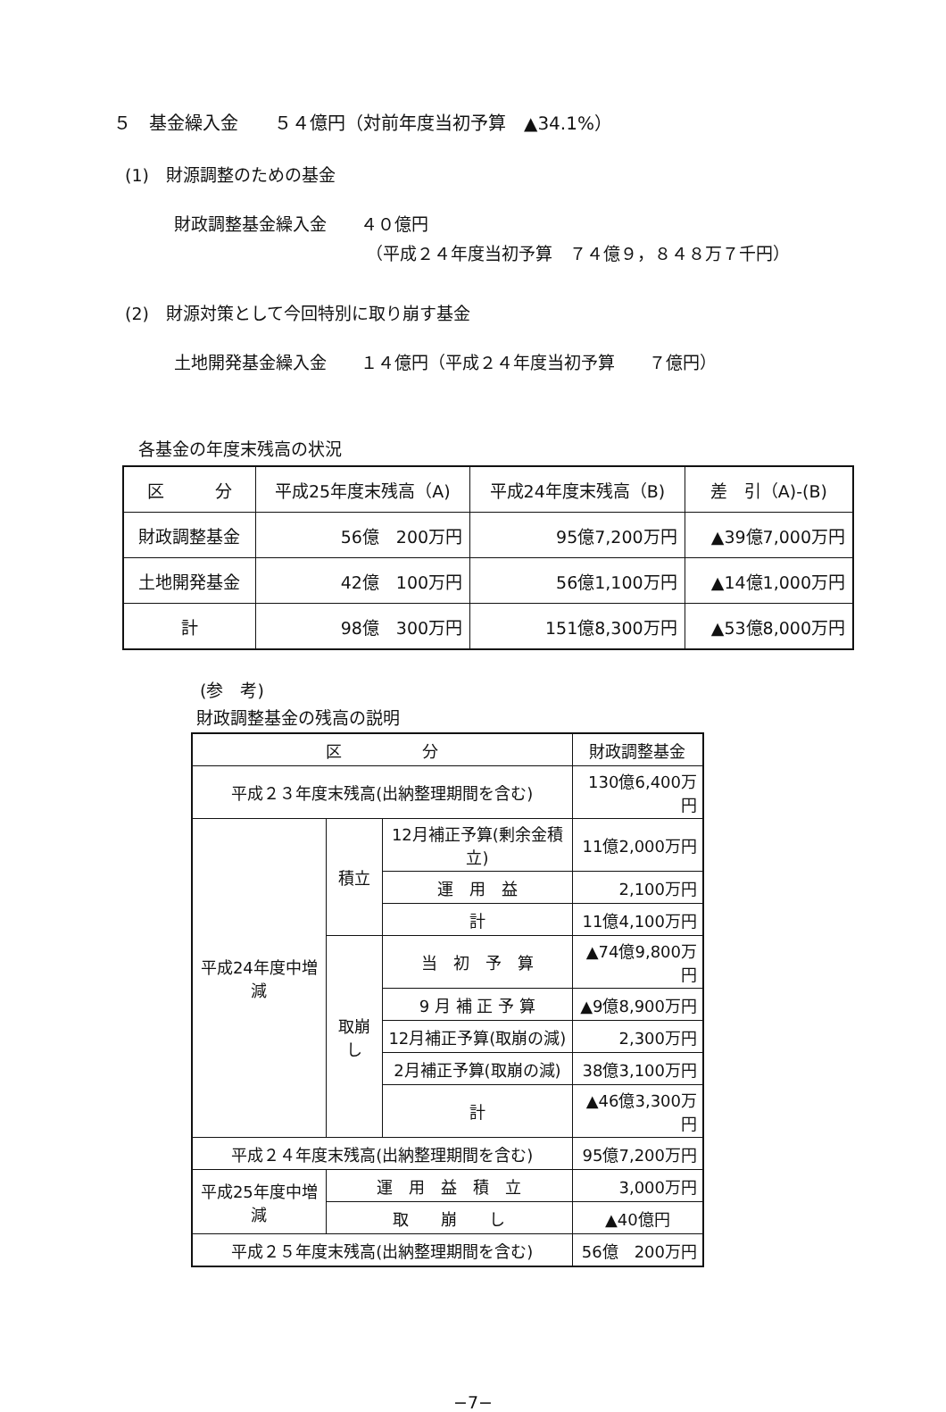５　基金繰入金　　５４億円（対前年度当初予算　▲34.1%）
(1)　財源調整のための基金
財政調整基金繰入金　　４０億円
（平成２４年度当初予算　７４億９，８４８万７千円）
(2)　財源対策として今回特別に取り崩す基金
土地開発基金繰入金　　１４億円（平成２４年度当初予算　　７億円）
各基金の年度末残高の状況
| 区 分 | 平成25年度末残高（A) | 平成24年度末残高（B) | 差 引（A)-(B) |
| --- | --- | --- | --- |
| 財政調整基金 | 56億 200万円 | 95億7,200万円 | ▲39億7,000万円 |
| 土地開発基金 | 42億 100万円 | 56億1,100万円 | ▲14億1,000万円 |
| 計 | 98億 300万円 | 151億8,300万円 | ▲53億8,000万円 |
(参　考)
財政調整基金の残高の説明
| 区 分 | | | 財政調整基金 |
| --- | --- | --- | --- |
| 平成２３年度末残高(出納整理期間を含む) | | | 130億6,400万円 |
| 平成24年度中増減 | 積立 | 12月補正予算(剰余金積立) | 11億2,000万円 |
| | | 運 用 益 | 2,100万円 |
| | | 計 | 11億4,100万円 |
| | 取崩し | 当 初 予 算 | ▲74億9,800万円 |
| | | 9 月 補 正 予 算 | ▲9億8,900万円 |
| | | 12月補正予算(取崩の減) | 2,300万円 |
| | | 2月補正予算(取崩の減) | 38億3,100万円 |
| | | 計 | ▲46億3,300万円 |
| 平成２４年度末残高(出納整理期間を含む) | | | 95億7,200万円 |
| 平成25年度中増減 | 運 用 益 積 立 | | 3,000万円 |
| | 取 崩 し | | ▲40億円 |
| 平成２５年度末残高(出納整理期間を含む) | | | 56億 200万円 |
−7−